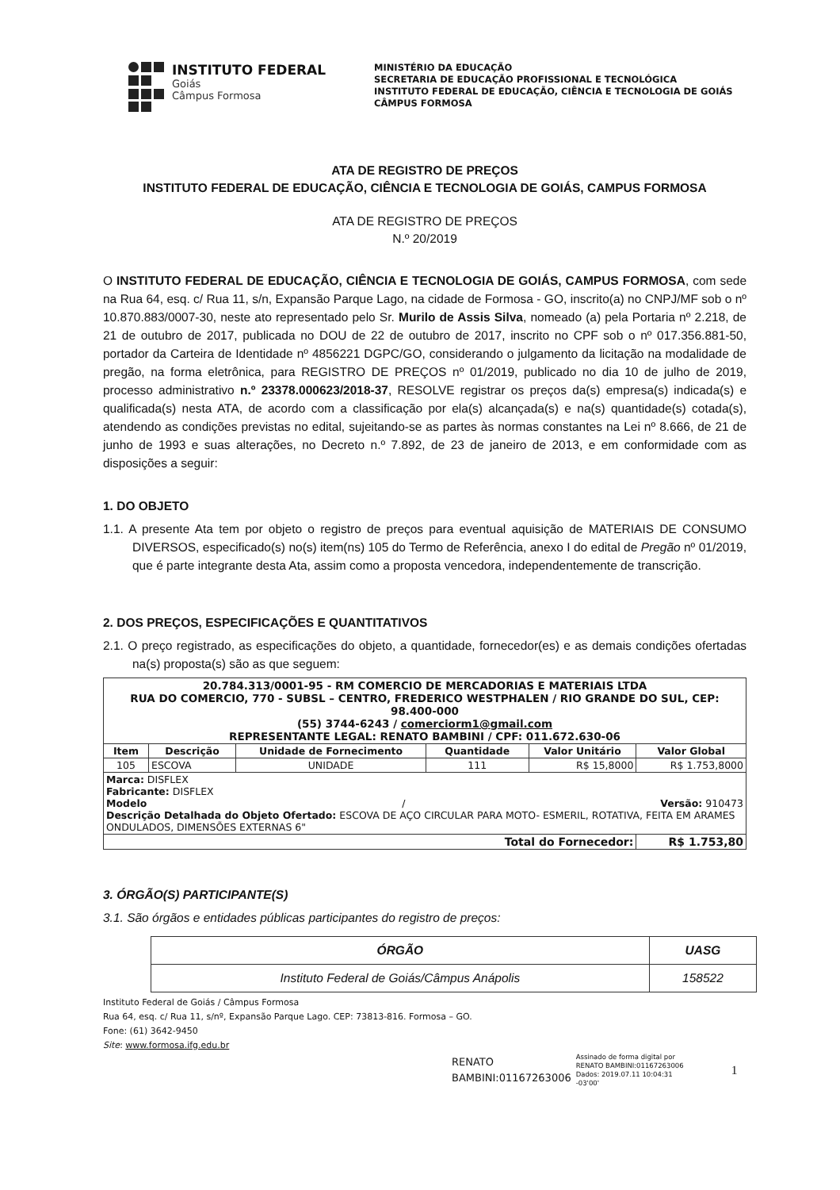INSTITUTO FEDERAL
Goiás
Câmpus Formosa
MINISTÉRIO DA EDUCAÇÃO
SECRETARIA DE EDUCAÇÃO PROFISSIONAL E TECNOLÓGICA
INSTITUTO FEDERAL DE EDUCAÇÃO, CIÊNCIA E TECNOLOGIA DE GOIÁS
CÂMPUS FORMOSA
ATA DE REGISTRO DE PREÇOS
INSTITUTO FEDERAL DE EDUCAÇÃO, CIÊNCIA E TECNOLOGIA DE GOIÁS, CAMPUS FORMOSA
ATA DE REGISTRO DE PREÇOS
N.º 20/2019
O INSTITUTO FEDERAL DE EDUCAÇÃO, CIÊNCIA E TECNOLOGIA DE GOIÁS, CAMPUS FORMOSA, com sede na Rua 64, esq. c/ Rua 11, s/n, Expansão Parque Lago, na cidade de Formosa - GO, inscrito(a) no CNPJ/MF sob o nº 10.870.883/0007-30, neste ato representado pelo Sr. Murilo de Assis Silva, nomeado (a) pela Portaria nº 2.218, de 21 de outubro de 2017, publicada no DOU de 22 de outubro de 2017, inscrito no CPF sob o nº 017.356.881-50, portador da Carteira de Identidade nº 4856221 DGPC/GO, considerando o julgamento da licitação na modalidade de pregão, na forma eletrônica, para REGISTRO DE PREÇOS nº 01/2019, publicado no dia 10 de julho de 2019, processo administrativo n.º 23378.000623/2018-37, RESOLVE registrar os preços da(s) empresa(s) indicada(s) e qualificada(s) nesta ATA, de acordo com a classificação por ela(s) alcançada(s) e na(s) quantidade(s) cotada(s), atendendo as condições previstas no edital, sujeitando-se as partes às normas constantes na Lei nº 8.666, de 21 de junho de 1993 e suas alterações, no Decreto n.º 7.892, de 23 de janeiro de 2013, e em conformidade com as disposições a seguir:
1. DO OBJETO
1.1. A presente Ata tem por objeto o registro de preços para eventual aquisição de MATERIAIS DE CONSUMO DIVERSOS, especificado(s) no(s) item(ns) 105 do Termo de Referência, anexo I do edital de Pregão nº 01/2019, que é parte integrante desta Ata, assim como a proposta vencedora, independentemente de transcrição.
2. DOS PREÇOS, ESPECIFICAÇÕES E QUANTITATIVOS
2.1. O preço registrado, as especificações do objeto, a quantidade, fornecedor(es) e as demais condições ofertadas na(s) proposta(s) são as que seguem:
| 20.784.313/0001-95 - RM COMERCIO DE MERCADORIAS E MATERIAIS LTDA RUA DO COMERCIO, 770 - SUBSL – CENTRO, FREDERICO WESTPHALEN / RIO GRANDE DO SUL, CEP: 98.400-000 (55) 3744-6243 / comerciorm1@gmail.com REPRESENTANTE LEGAL: RENATO BAMBINI / CPF: 011.672.630-06 | | | | | |
| Item | Descrição | Unidade de Fornecimento | Quantidade | Valor Unitário | Valor Global |
| 105 | ESCOVA | UNIDADE | 111 | R$ 15,8000 | R$ 1.753,8000 |
| Marca: DISFLEX Fabricante: DISFLEX Modelo / Versão: 910473 Descrição Detalhada do Objeto Ofertado: ESCOVA DE AÇO CIRCULAR PARA MOTO- ESMERIL, ROTATIVA, FEITA EM ARAMES ONDULADOS, DIMENSÕES EXTERNAS 6" | | | | | |
| Total do Fornecedor: | | | | | R$ 1.753,80 |
3. ÓRGÃO(S) PARTICIPANTE(S)
3.1. São órgãos e entidades públicas participantes do registro de preços:
| ÓRGÃO | UASG |
| Instituto Federal de Goiás/Câmpus Anápolis | 158522 |
Instituto Federal de Goiás / Câmpus Formosa
Rua 64, esq. c/ Rua 11, s/nº, Expansão Parque Lago. CEP: 73813-816. Formosa – GO.
Fone: (61) 3642-9450
Site: www.formosa.ifg.edu.br
RENATO
BAMBINI:01167263006
Assinado de forma digital por
RENATO BAMBINI:01167263006
Dados: 2019.07.11 10:04:31
-03'00'
1